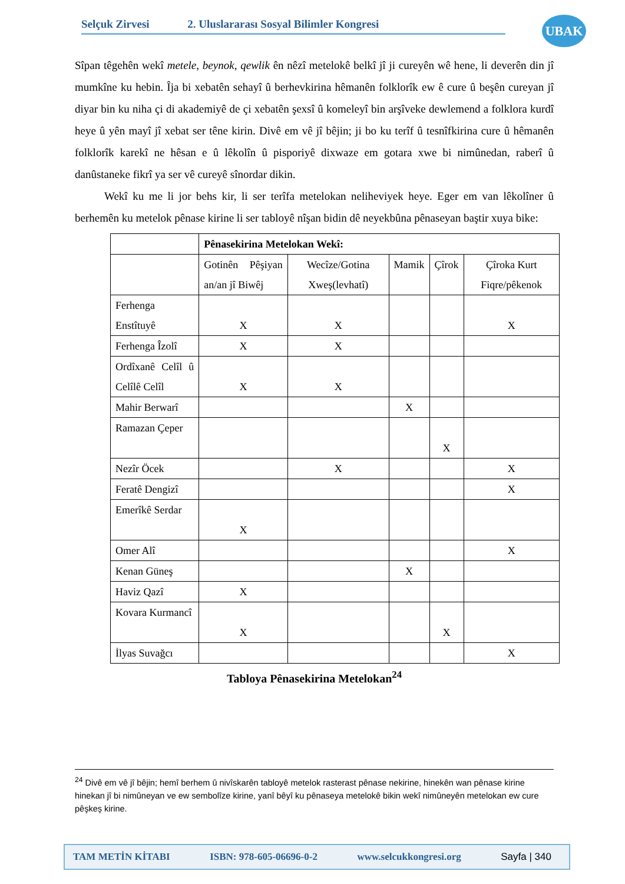Selçuk Zirvesi 2. Uluslararası Sosyal Bilimler Kongresi UBAK
Sîpan têgehên wekî metele, beynok, qewlik ên nêzî metelokê belkî jî ji cureyên wê hene, li deverên din jî mumkîne ku hebin. Îja bi xebatên sehayî û berhevkirina hêmanên folklorîk ew ê cure û beşên cureyan jî diyar bin ku niha çi di akademiyê de çi xebatên şexsî û komeleyî bin arşîveke dewlemend a folklora kurdî heye û yên mayî jî xebat ser têne kirin. Divê em vê jî bêjin; ji bo ku terîf û tesnîfkirina cure û hêmanên folklorîk karekî ne hêsan e û lêkolîn û pisporiyê dixwaze em gotara xwe bi nimûnedan, raberî û danûstaneke fikrî ya ser vê cureyê sînordar dikin.
Wekî ku me li jor behs kir, li ser terîfa metelokan neliheviyek heye. Eger em van lêkolîner û berhemên ku metelok pênase kirine li ser tabloyê nîşan bidin dê neyekbûna pênaseyan baştir xuya bike:
| | Pênasekirina Metelokan Wekî: | | | | |
| --- | --- | --- | --- | --- | --- |
| | Gotinên Pêşiyan an/an jî Biwêj | Wecîze/Gotina Xweş(levhatî) | Mamik | Çîrok | Çîroka Kurt Fiqre/pêkenok |
| Ferhenga Enstîtuyê | X | X | | | X |
| Ferhenga Îzolî | X | X | | | |
| Ordîxanê Celîl û Celîlê Celîl | X | X | | | |
| Mahir Berwarî | | | X | | |
| Ramazan Çeper | | | | X | |
| Nezîr Öcek | | X | | | X |
| Feratê Dengizî | | | | | X |
| Emerîkê Serdar | X | | | | |
| Omer Alî | | | | | X |
| Kenan Güneş | | | X | | |
| Haviz Qazî | X | | | | |
| Kovara Kurmancî | X | | | X | |
| İlyas Suvağcı | | | | | X |
Tabloya Pênasekirina Metelokan<sup>24</sup>
<sup>24</sup> Divê em vê jî bêjin; hemî berhem û nivîskarên tabloyê metelok rasterast pênase nekirine, hinekên wan pênase kirine hinekan jî bi nimûneyan ve ew sembolîze kirine, yanî bêyî ku pênaseya metelokê bikin wekî nimûneyên metelokan ew cure pêşkeş kirine.
TAM METİN KİTABI ISBN: 978-605-06696-0-2 www.selcukkongresi.org Sayfa | 340